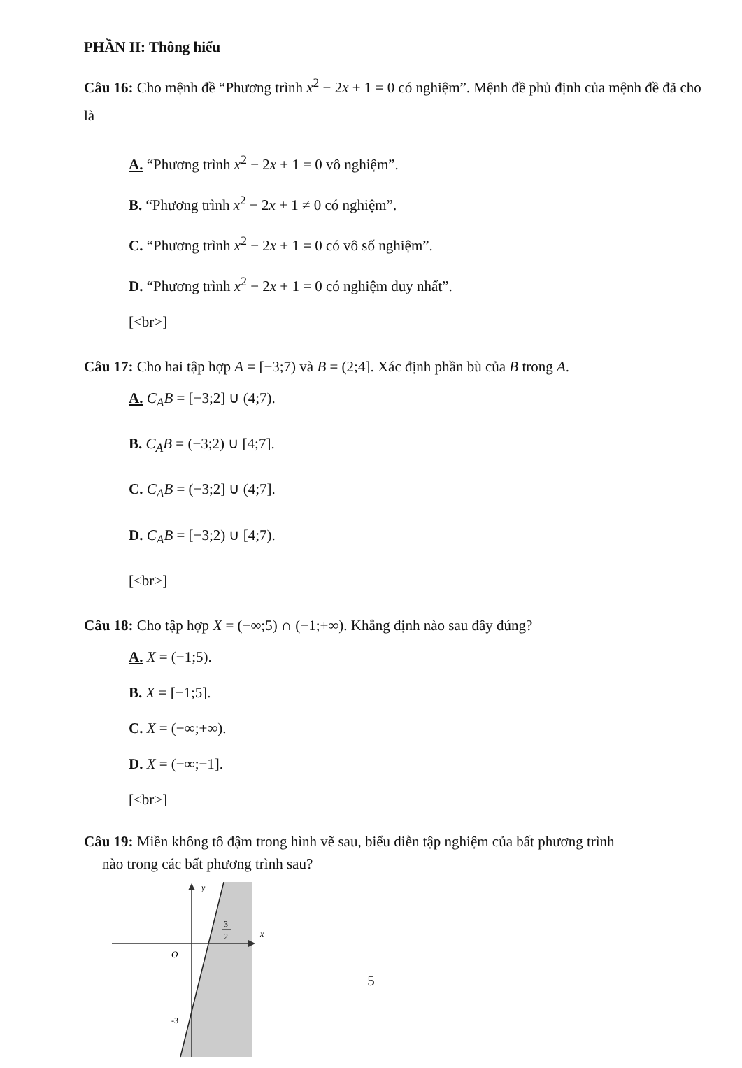PHẦN II: Thông hiểu
Câu 16: Cho mệnh đề “Phương trình x<sup>2</sup> − 2x + 1 = 0 có nghiệm”. Mệnh đề phủ định của mệnh đề đã cho là
A. “Phương trình x<sup>2</sup> − 2x + 1 = 0 vô nghiệm”.
B. “Phương trình x<sup>2</sup> − 2x + 1 ≠ 0 có nghiệm”.
C. “Phương trình x<sup>2</sup> − 2x + 1 = 0 có vô số nghiệm”.
D. “Phương trình x<sup>2</sup> − 2x + 1 = 0 có nghiệm duy nhất”.
[<br>]
Câu 17: Cho hai tập hợp A = [−3;7) và B = (2;4]. Xác định phần bù của B trong A.
A. C<sub>A</sub>B = [−3;2] ∪ (4;7).
B. C<sub>A</sub>B = (−3;2) ∪ [4;7].
C. C<sub>A</sub>B = (−3;2] ∪ (4;7].
D. C<sub>A</sub>B = [−3;2) ∪ [4;7).
[<br>]
Câu 18: Cho tập hợp X = (−∞;5) ∩ (−1;+∞). Khẳng định nào sau đây đúng?
A. X = (−1;5).
B. X = [−1;5].
C. X = (−∞;+∞).
D. X = (−∞;−1].
[<br>]
Câu 19: Miền không tô đậm trong hình vẽ sau, biểu diễn tập nghiệm của bất phương trình
nào trong các bất phương trình sau?
y
x
O
3
2
-3
5